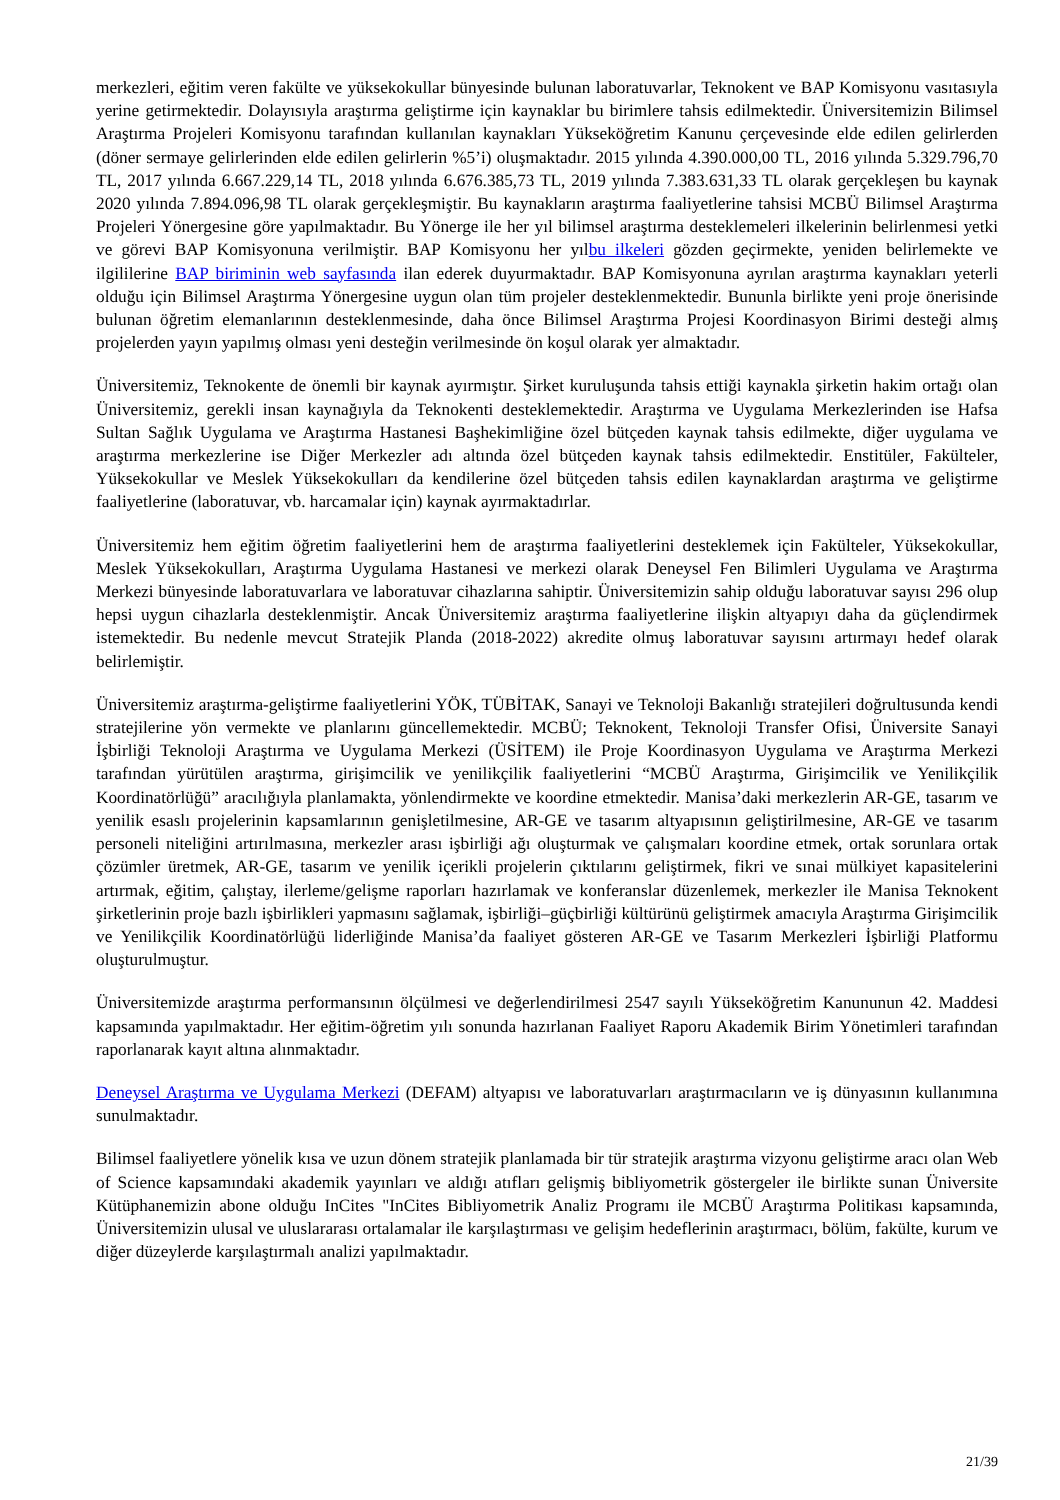merkezleri, eğitim veren fakülte ve yüksekokullar bünyesinde bulunan laboratuvarlar, Teknokent ve BAP Komisyonu vasıtasıyla yerine getirmektedir. Dolayısıyla araştırma geliştirme için kaynaklar bu birimlere tahsis edilmektedir. Üniversitemizin Bilimsel Araştırma Projeleri Komisyonu tarafından kullanılan kaynakları Yükseköğretim Kanunu çerçevesinde elde edilen gelirlerden (döner sermaye gelirlerinden elde edilen gelirlerin %5’i) oluşmaktadır. 2015 yılında 4.390.000,00 TL, 2016 yılında 5.329.796,70 TL, 2017 yılında 6.667.229,14 TL, 2018 yılında 6.676.385,73 TL, 2019 yılında 7.383.631,33 TL olarak gerçekleşen bu kaynak 2020 yılında 7.894.096,98 TL olarak gerçekleşmiştir. Bu kaynakların araştırma faaliyetlerine tahsisi MCBÜ Bilimsel Araştırma Projeleri Yönergesine göre yapılmaktadır. Bu Yönerge ile her yıl bilimsel araştırma desteklemeleri ilkelerinin belirlenmesi yetki ve görevi BAP Komisyonuna verilmiştir. BAP Komisyonu her yılbu ilkeleri gözden geçirmekte, yeniden belirlemekte ve ilgililerine BAP biriminin web sayfasında ilan ederek duyurmaktadır. BAP Komisyonuna ayrılan araştırma kaynakları yeterli olduğu için Bilimsel Araştırma Yönergesine uygun olan tüm projeler desteklenmektedir. Bununla birlikte yeni proje önerisinde bulunan öğretim elemanlarının desteklenmesinde, daha önce Bilimsel Araştırma Projesi Koordinasyon Birimi desteği almış projelerden yayın yapılmış olması yeni desteğin verilmesinde ön koşul olarak yer almaktadır.
Üniversitemiz, Teknokente de önemli bir kaynak ayırmıştır. Şirket kuruluşunda tahsis ettiği kaynakla şirketin hakim ortağı olan Üniversitemiz, gerekli insan kaynağıyla da Teknokenti desteklemektedir. Araştırma ve Uygulama Merkezlerinden ise Hafsa Sultan Sağlık Uygulama ve Araştırma Hastanesi Başhekimliğine özel bütçeden kaynak tahsis edilmekte, diğer uygulama ve araştırma merkezlerine ise Diğer Merkezler adı altında özel bütçeden kaynak tahsis edilmektedir. Enstitüler, Fakülteler, Yüksekokullar ve Meslek Yüksekokulları da kendilerine özel bütçeden tahsis edilen kaynaklardan araştırma ve geliştirme faaliyetlerine (laboratuvar, vb. harcamalar için) kaynak ayırmaktadırlar.
Üniversitemiz hem eğitim öğretim faaliyetlerini hem de araştırma faaliyetlerini desteklemek için Fakülteler, Yüksekokullar, Meslek Yüksekokulları, Araştırma Uygulama Hastanesi ve merkezi olarak Deneysel Fen Bilimleri Uygulama ve Araştırma Merkezi bünyesinde laboratuvarlara ve laboratuvar cihazlarına sahiptir. Üniversitemizin sahip olduğu laboratuvar sayısı 296 olup hepsi uygun cihazlarla desteklenmiştir. Ancak Üniversitemiz araştırma faaliyetlerine ilişkin altyapıyı daha da güçlendirmek istemektedir. Bu nedenle mevcut Stratejik Planda (2018-2022) akredite olmuş laboratuvar sayısını artırmayı hedef olarak belirlemiştir.
Üniversitemiz araştırma-geliştirme faaliyetlerini YÖK, TÜBİTAK, Sanayi ve Teknoloji Bakanlığı stratejileri doğrultusunda kendi stratejilerine yön vermekte ve planlarını güncellemektedir. MCBÜ; Teknokent, Teknoloji Transfer Ofisi, Üniversite Sanayi İşbirliği Teknoloji Araştırma ve Uygulama Merkezi (ÜSİTEM) ile Proje Koordinasyon Uygulama ve Araştırma Merkezi tarafından yürütülen araştırma, girişimcilik ve yenilikçilik faaliyetlerini “MCBÜ Araştırma, Girişimcilik ve Yenilikçilik Koordinatörlüğü” aracılığıyla planlamakta, yönlendirmekte ve koordine etmektedir. Manisa’daki merkezlerin AR-GE, tasarım ve yenilik esaslı projelerinin kapsamlarının genişletilmesine, AR-GE ve tasarım altyapısının geliştirilmesine, AR-GE ve tasarım personeli niteliğini artırılmasına, merkezler arası işbirliği ağı oluşturmak ve çalışmaları koordine etmek, ortak sorunlara ortak çözümler üretmek, AR-GE, tasarım ve yenilik içerikli projelerin çıktılarını geliştirmek, fikri ve sınai mülkiyet kapasitelerini artırmak, eğitim, çalıştay, ilerleme/gelişme raporları hazırlamak ve konferanslar düzenlemek, merkezler ile Manisa Teknokent şirketlerinin proje bazlı işbirlikleri yapmasını sağlamak, işbirliği–güçbirliği kültürünü geliştirmek amacıyla Araştırma Girişimcilik ve Yenilikçilik Koordinatörlüğü liderliğinde Manisa’da faaliyet gösteren AR-GE ve Tasarım Merkezleri İşbirliği Platformu oluşturulmuştur.
Üniversitemizde araştırma performansının ölçülmesi ve değerlendirilmesi 2547 sayılı Yükseköğretim Kanununun 42. Maddesi kapsamında yapılmaktadır. Her eğitim-öğretim yılı sonunda hazırlanan Faaliyet Raporu Akademik Birim Yönetimleri tarafından raporlanarak kayıt altına alınmaktadır.
Deneysel Araştırma ve Uygulama Merkezi (DEFAM) altyapısı ve laboratuvarları araştırmacıların ve iş dünyasının kullanımına sunulmaktadır.
Bilimsel faaliyetlere yönelik kısa ve uzun dönem stratejik planlamada bir tür stratejik araştırma vizyonu geliştirme aracı olan Web of Science kapsamındaki akademik yayınları ve aldığı atıfları gelişmiş bibliyometrik göstergeler ile birlikte sunan Üniversite Kütüphanemizin abone olduğu InCites "InCites Bibliyometrik Analiz Programı ile MCBÜ Araştırma Politikası kapsamında, Üniversitemizin ulusal ve uluslararası ortalamalar ile karşılaştırması ve gelişim hedeflerinin araştırmacı, bölüm, fakülte, kurum ve diğer düzeylerde karşılaştırmalı analizi yapılmaktadır.
21/39